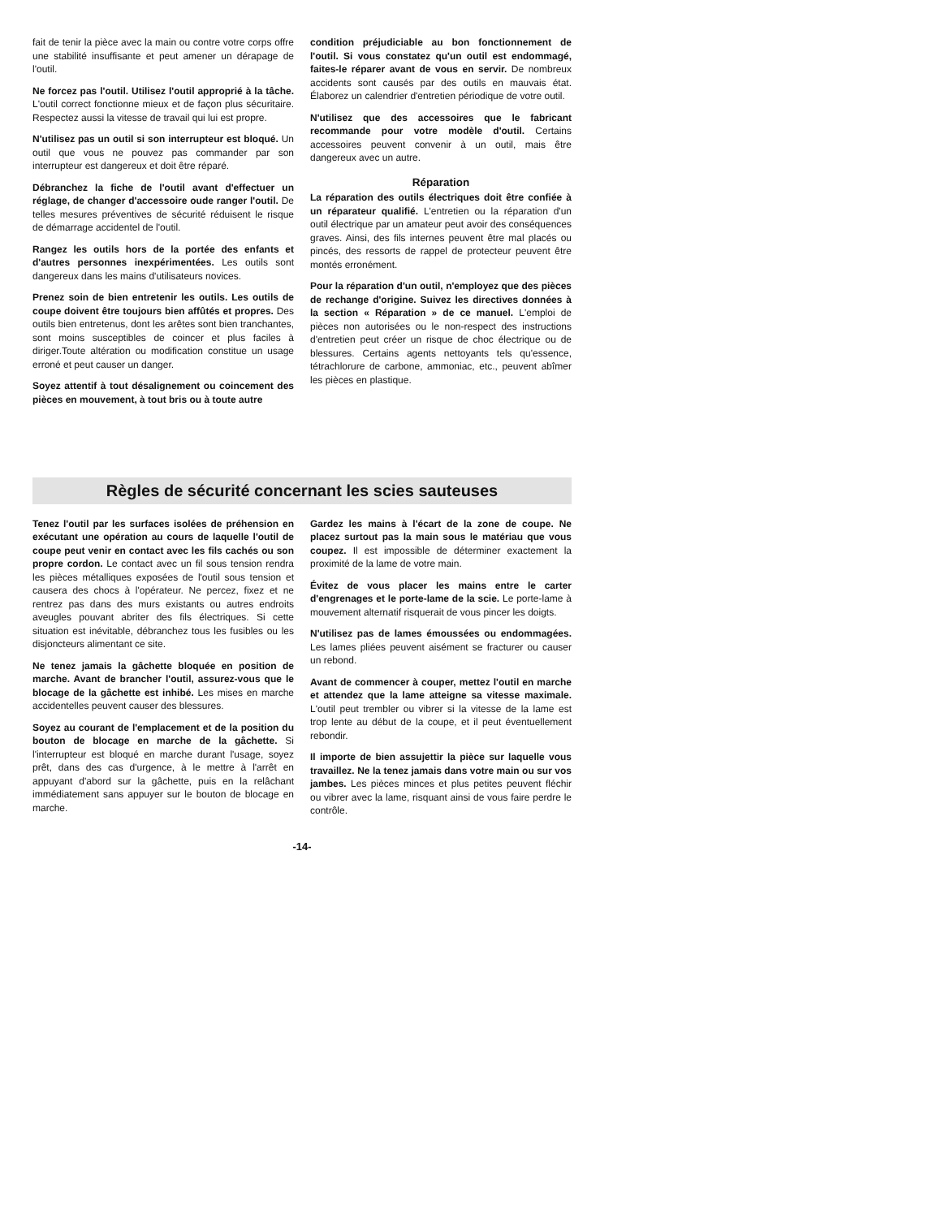fait de tenir la pièce avec la main ou contre votre corps offre une stabilité insuffisante et peut amener un dérapage de l'outil.
Ne forcez pas l'outil. Utilisez l'outil approprié à la tâche. L'outil correct fonctionne mieux et de façon plus sécuritaire. Respectez aussi la vitesse de travail qui lui est propre.
N'utilisez pas un outil si son interrupteur est bloqué. Un outil que vous ne pouvez pas commander par son interrupteur est dangereux et doit être réparé.
Débranchez la fiche de l'outil avant d'effectuer un réglage, de changer d'accessoire oude ranger l'outil. De telles mesures préventives de sécurité réduisent le risque de démarrage accidentel de l'outil.
Rangez les outils hors de la portée des enfants et d'autres personnes inexpérimentées. Les outils sont dangereux dans les mains d'utilisateurs novices.
Prenez soin de bien entretenir les outils. Les outils de coupe doivent être toujours bien affûtés et propres. Des outils bien entretenus, dont les arêtes sont bien tranchantes, sont moins susceptibles de coincer et plus faciles à diriger.Toute altération ou modification constitue un usage erroné et peut causer un danger.
Soyez attentif à tout désalignement ou coincement des pièces en mouvement, à tout bris ou à toute autre
condition préjudiciable au bon fonctionnement de l'outil. Si vous constatez qu'un outil est endommagé, faites-le réparer avant de vous en servir. De nombreux accidents sont causés par des outils en mauvais état. Élaborez un calendrier d'entretien périodique de votre outil.
N'utilisez que des accessoires que le fabricant recommande pour votre modèle d'outil. Certains accessoires peuvent convenir à un outil, mais être dangereux avec un autre.
Réparation
La réparation des outils électriques doit être confiée à un réparateur qualifié. L'entretien ou la réparation d'un outil électrique par un amateur peut avoir des conséquences graves. Ainsi, des fils internes peuvent être mal placés ou pincés, des ressorts de rappel de protecteur peuvent être montés erronément.
Pour la réparation d'un outil, n'employez que des pièces de rechange d'origine. Suivez les directives données à la section « Réparation » de ce manuel. L'emploi de pièces non autorisées ou le non-respect des instructions d'entretien peut créer un risque de choc électrique ou de blessures. Certains agents nettoyants tels qu'essence, tétrachlorure de carbone, ammoniac, etc., peuvent abîmer les pièces en plastique.
Règles de sécurité concernant les scies sauteuses
Tenez l'outil par les surfaces isolées de préhension en exécutant une opération au cours de laquelle l'outil de coupe peut venir en contact avec les fils cachés ou son propre cordon. Le contact avec un fil sous tension rendra les pièces métalliques exposées de l'outil sous tension et causera des chocs à l'opérateur. Ne percez, fixez et ne rentrez pas dans des murs existants ou autres endroits aveugles pouvant abriter des fils électriques. Si cette situation est inévitable, débranchez tous les fusibles ou les disjoncteurs alimentant ce site.
Ne tenez jamais la gâchette bloquée en position de marche. Avant de brancher l'outil, assurez-vous que le blocage de la gâchette est inhibé. Les mises en marche accidentelles peuvent causer des blessures.
Soyez au courant de l'emplacement et de la position du bouton de blocage en marche de la gâchette. Si l'interrupteur est bloqué en marche durant l'usage, soyez prêt, dans des cas d'urgence, à le mettre à l'arrêt en appuyant d'abord sur la gâchette, puis en la relâchant immédiatement sans appuyer sur le bouton de blocage en marche.
Gardez les mains à l'écart de la zone de coupe. Ne placez surtout pas la main sous le matériau que vous coupez. Il est impossible de déterminer exactement la proximité de la lame de votre main.
Évitez de vous placer les mains entre le carter d'engrenages et le porte-lame de la scie. Le porte-lame à mouvement alternatif risquerait de vous pincer les doigts.
N'utilisez pas de lames émoussées ou endommagées. Les lames pliées peuvent aisément se fracturer ou causer un rebond.
Avant de commencer à couper, mettez l'outil en marche et attendez que la lame atteigne sa vitesse maximale. L'outil peut trembler ou vibrer si la vitesse de la lame est trop lente au début de la coupe, et il peut éventuellement rebondir.
Il importe de bien assujettir la pièce sur laquelle vous travaillez. Ne la tenez jamais dans votre main ou sur vos jambes. Les pièces minces et plus petites peuvent fléchir ou vibrer avec la lame, risquant ainsi de vous faire perdre le contrôle.
-14-